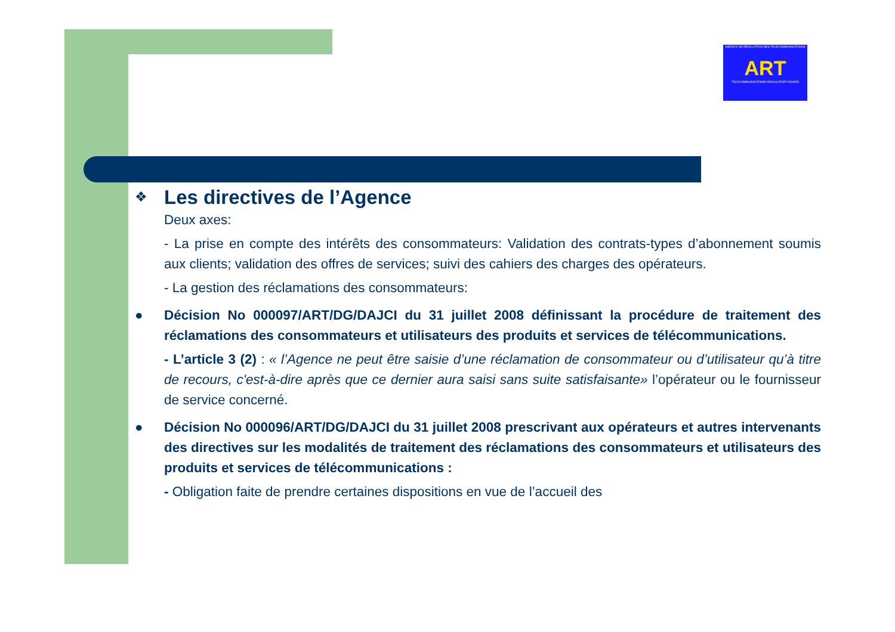AGENCE DE REGULATION DES TELECOMMUNICATIONS
ART
TELECOMMUNICATIONS REGULATORY BOARD
❖
Les directives de l’Agence
Deux axes:
- La prise en compte des intérêts des consommateurs: Validation des contrats-types d’abonnement soumis aux clients; validation des offres de services; suivi des cahiers des charges des opérateurs.
- La gestion des réclamations des consommateurs:
● Décision No 000097/ART/DG/DAJCI du 31 juillet 2008 définissant la procédure de traitement des réclamations des consommateurs et utilisateurs des produits et services de télécommunications.
- L’article 3 (2) : « l’Agence ne peut être saisie d’une réclamation de consommateur ou d’utilisateur qu’à titre de recours, c'est-à-dire après que ce dernier aura saisi sans suite satisfaisante» l’opérateur ou le fournisseur de service concerné.
● Décision No 000096/ART/DG/DAJCI du 31 juillet 2008 prescrivant aux opérateurs et autres intervenants des directives sur les modalités de traitement des réclamations des consommateurs et utilisateurs des produits et services de télécommunications :
- Obligation faite de prendre certaines dispositions en vue de l’accueil des